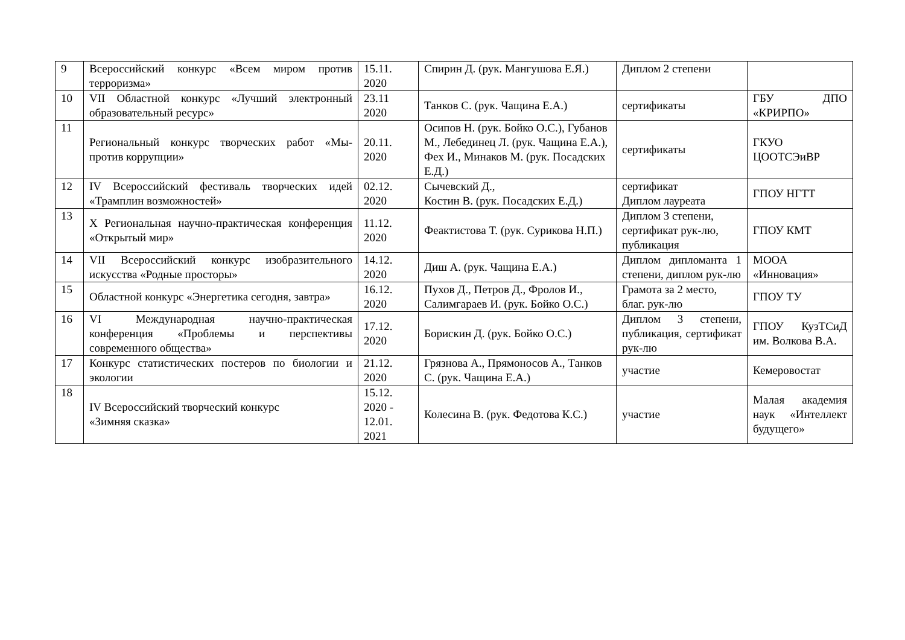| 9 | Всероссийский конкурс «Всем миром против терроризма» | 15.11. 2020 | Спирин Д. (рук. Мангушова Е.Я.) | Диплом 2 степени | |
| 10 | VII Областной конкурс «Лучший электронный образовательный ресурс» | 23.11 2020 | Танков С. (рук. Чащина Е.А.) | сертификаты | ГБУ ДПО «КРИРПО» |
| 11 | Региональный конкурс творческих работ «Мы-против коррупции» | 20.11. 2020 | Осипов Н. (рук. Бойко О.С.), Губанов М., Лебединец Л. (рук. Чащина Е.А.), Фех И., Минаков М. (рук. Посадских Е.Д.) | сертификаты | ГКУО ЦООТСЭиВР |
| 12 | IV Всероссийский фестиваль творческих идей «Трамплин возможностей» | 02.12. 2020 | Сычевский Д., Костин В. (рук. Посадских Е.Д.) | сертификат Диплом лауреата | ГПОУ НГТТ |
| 13 | X Региональная научно-практическая конференция «Открытый мир» | 11.12. 2020 | Феактистова Т. (рук. Сурикова Н.П.) | Диплом 3 степени, сертификат рук-лю, публикация | ГПОУ КМТ |
| 14 | VII Всероссийский конкурс изобразительного искусства «Родные просторы» | 14.12. 2020 | Диш А. (рук. Чащина Е.А.) | Диплом дипломанта 1 степени, диплом рук-лю | МООА «Инновация» |
| 15 | Областной конкурс «Энергетика сегодня, завтра» | 16.12. 2020 | Пухов Д., Петров Д., Фролов И., Салимгараев И. (рук. Бойко О.С.) | Грамота за 2 место, благ. рук-лю | ГПОУ ТУ |
| 16 | VI Международная научно-практическая конференция «Проблемы и перспективы современного общества» | 17.12. 2020 | Борискин Д. (рук. Бойко О.С.) | Диплом 3 степени, публикация, сертификат рук-лю | ГПОУ КузТСиД им. Волкова В.А. |
| 17 | Конкурс статистических постеров по биологии и экологии | 21.12. 2020 | Грязнова А., Прямоносов А., Танков С. (рук. Чащина Е.А.) | участие | Кемеровостат |
| 18 | IV Всероссийский творческий конкурс «Зимняя сказка» | 15.12. 2020 - 12.01. 2021 | Колесина В. (рук. Федотова К.С.) | участие | Малая академия наук «Интеллект будущего» |